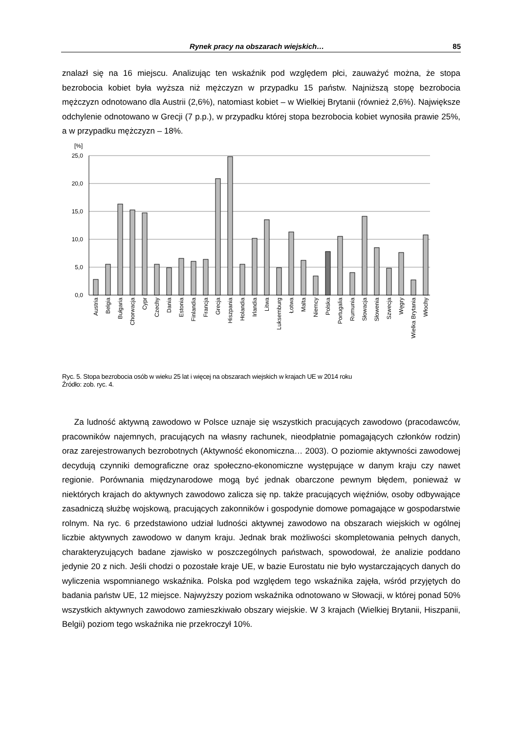Rynek pracy na obszarach wiejskich… 85
znalazł się na 16 miejscu. Analizując ten wskaźnik pod względem płci, zauważyć można, że stopa bezrobocia kobiet była wyższa niż mężczyzn w przypadku 15 państw. Najniższą stopę bezrobocia mężczyzn odnotowano dla Austrii (2,6%), natomiast kobiet – w Wielkiej Brytanii (również 2,6%). Największe odchylenie odnotowano w Grecji (7 p.p.), w przypadku której stopa bezrobocia kobiet wynosiła prawie 25%, a w przypadku mężczyzn – 18%.
[%]
25,0
20,0
15,0
10,0
5,0
0,0
Austria
Belgia
Bułgaria
Chorwacja
Cypr
Czechy
Dania
Estonia
Finlandia
Francja
Grecja
Hiszpania
Holandia
Irlandia
Litwa
Luksemburg
Łotwa
Malta
Niemcy
Polska
Portugalia
Rumunia
Słowacja
Słowenia
Szwecja
Węgry
Wielka Brytania
Włochy
Ryc. 5. Stopa bezrobocia osób w wieku 25 lat i więcej na obszarach wiejskich w krajach UE w 2014 roku
Źródło: zob. ryc. 4.
Za ludność aktywną zawodowo w Polsce uznaje się wszystkich pracujących zawodowo (pracodawców, pracowników najemnych, pracujących na własny rachunek, nieodpłatnie pomagających członków rodzin) oraz zarejestrowanych bezrobotnych (Aktywność ekonomiczna… 2003). O poziomie aktywności zawodowej decydują czynniki demograficzne oraz społeczno-ekonomiczne występujące w danym kraju czy nawet regionie. Porównania międzynarodowe mogą być jednak obarczone pewnym błędem, ponieważ w niektórych krajach do aktywnych zawodowo zalicza się np. także pracujących więźniów, osoby odbywające zasadniczą służbę wojskową, pracujących zakonników i gospodynie domowe pomagające w gospodarstwie rolnym. Na ryc. 6 przedstawiono udział ludności aktywnej zawodowo na obszarach wiejskich w ogólnej liczbie aktywnych zawodowo w danym kraju. Jednak brak możliwości skompletowania pełnych danych, charakteryzujących badane zjawisko w poszczególnych państwach, spowodował, że analizie poddano jedynie 20 z nich. Jeśli chodzi o pozostałe kraje UE, w bazie Eurostatu nie było wystarczających danych do wyliczenia wspomnianego wskaźnika. Polska pod względem tego wskaźnika zajęła, wśród przyjętych do badania państw UE, 12 miejsce. Najwyższy poziom wskaźnika odnotowano w Słowacji, w której ponad 50% wszystkich aktywnych zawodowo zamieszkiwało obszary wiejskie. W 3 krajach (Wielkiej Brytanii, Hiszpanii, Belgii) poziom tego wskaźnika nie przekroczył 10%.